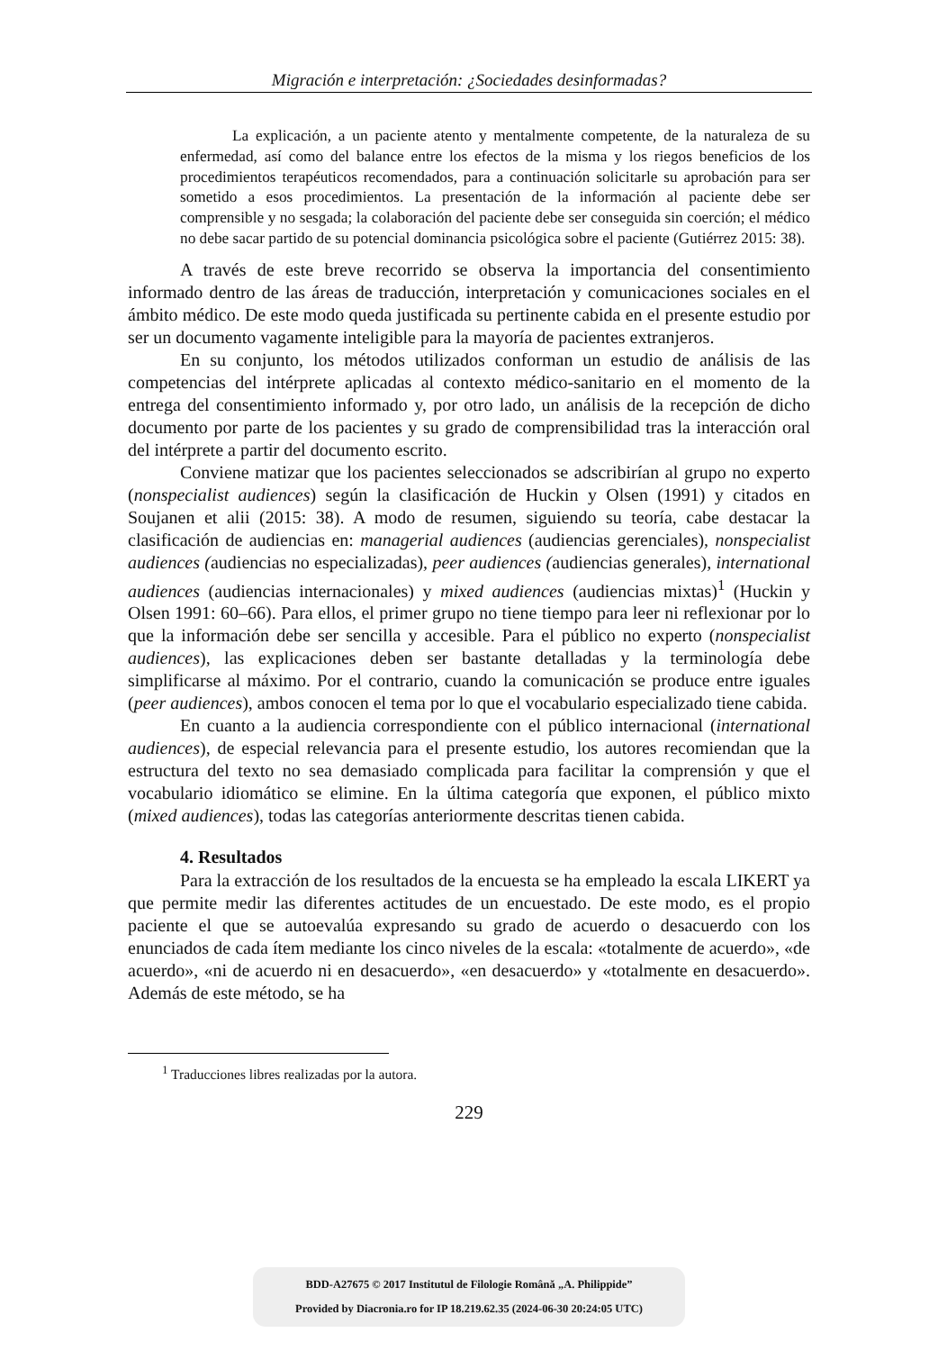Migración e interpretación: ¿Sociedades desinformadas?
La explicación, a un paciente atento y mentalmente competente, de la naturaleza de su enfermedad, así como del balance entre los efectos de la misma y los riegos beneficios de los procedimientos terapéuticos recomendados, para a continuación solicitarle su aprobación para ser sometido a esos procedimientos. La presentación de la información al paciente debe ser comprensible y no sesgada; la colaboración del paciente debe ser conseguida sin coerción; el médico no debe sacar partido de su potencial dominancia psicológica sobre el paciente (Gutiérrez 2015: 38).
A través de este breve recorrido se observa la importancia del consentimiento informado dentro de las áreas de traducción, interpretación y comunicaciones sociales en el ámbito médico. De este modo queda justificada su pertinente cabida en el presente estudio por ser un documento vagamente inteligible para la mayoría de pacientes extranjeros.
En su conjunto, los métodos utilizados conforman un estudio de análisis de las competencias del intérprete aplicadas al contexto médico-sanitario en el momento de la entrega del consentimiento informado y, por otro lado, un análisis de la recepción de dicho documento por parte de los pacientes y su grado de comprensibilidad tras la interacción oral del intérprete a partir del documento escrito.
Conviene matizar que los pacientes seleccionados se adscribirían al grupo no experto (nonspecialist audiences) según la clasificación de Huckin y Olsen (1991) y citados en Soujanen et alii (2015: 38). A modo de resumen, siguiendo su teoría, cabe destacar la clasificación de audiencias en: managerial audiences (audiencias gerenciales), nonspecialist audiences (audiencias no especializadas), peer audiences (audiencias generales), international audiences (audiencias internacionales) y mixed audiences (audiencias mixtas)<sup>1</sup> (Huckin y Olsen 1991: 60–66). Para ellos, el primer grupo no tiene tiempo para leer ni reflexionar por lo que la información debe ser sencilla y accesible. Para el público no experto (nonspecialist audiences), las explicaciones deben ser bastante detalladas y la terminología debe simplificarse al máximo. Por el contrario, cuando la comunicación se produce entre iguales (peer audiences), ambos conocen el tema por lo que el vocabulario especializado tiene cabida.
En cuanto a la audiencia correspondiente con el público internacional (international audiences), de especial relevancia para el presente estudio, los autores recomiendan que la estructura del texto no sea demasiado complicada para facilitar la comprensión y que el vocabulario idiomático se elimine. En la última categoría que exponen, el público mixto (mixed audiences), todas las categorías anteriormente descritas tienen cabida.
4. Resultados
Para la extracción de los resultados de la encuesta se ha empleado la escala LIKERT ya que permite medir las diferentes actitudes de un encuestado. De este modo, es el propio paciente el que se autoevalúa expresando su grado de acuerdo o desacuerdo con los enunciados de cada ítem mediante los cinco niveles de la escala: «totalmente de acuerdo», «de acuerdo», «ni de acuerdo ni en desacuerdo», «en desacuerdo» y «totalmente en desacuerdo». Además de este método, se ha
<sup>1</sup> Traducciones libres realizadas por la autora.
229
BDD-A27675 © 2017 Institutul de Filologie Română „A. Philippide”
Provided by Diacronia.ro for IP 18.219.62.35 (2024-06-30 20:24:05 UTC)